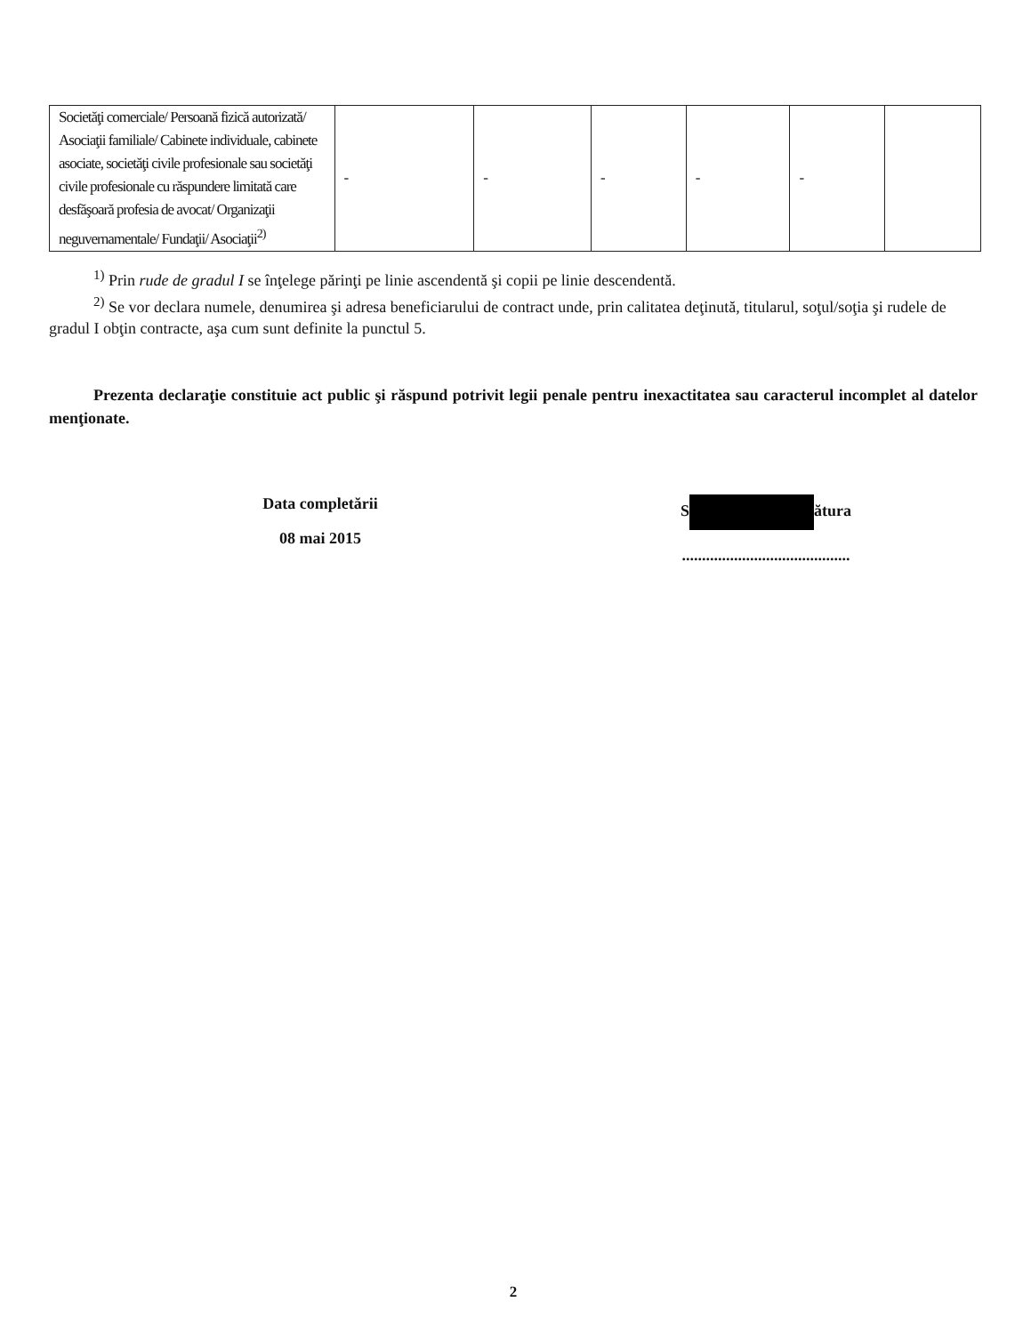| Societăţi comerciale/ Persoană fizică autorizată/ Asociaţii familiale/ Cabinete individuale, cabinete asociate, societăţi civile profesionale sau societăţi civile profesionale cu răspundere limitată care desfăşoară profesia de avocat/ Organizaţii neguvernamentale/ Fundaţii/ Asociaţii<sup>2)</sup> | - | - | - | - | - | |
<sup>1)</sup> Prin rude de gradul I se înţelege părinţi pe linie ascendentă şi copii pe linie descendentă.
<sup>2)</sup> Se vor declara numele, denumirea şi adresa beneficiarului de contract unde, prin calitatea deţinută, titularul, soţul/soţia şi rudele de gradul I obţin contracte, aşa cum sunt definite la punctul 5.
Prezenta declaraţie constituie act public şi răspund potrivit legii penale pentru inexactitatea sau caracterul incomplet al datelor menţionate.
Data completării
08 mai 2015
S ătura
..........................................
2